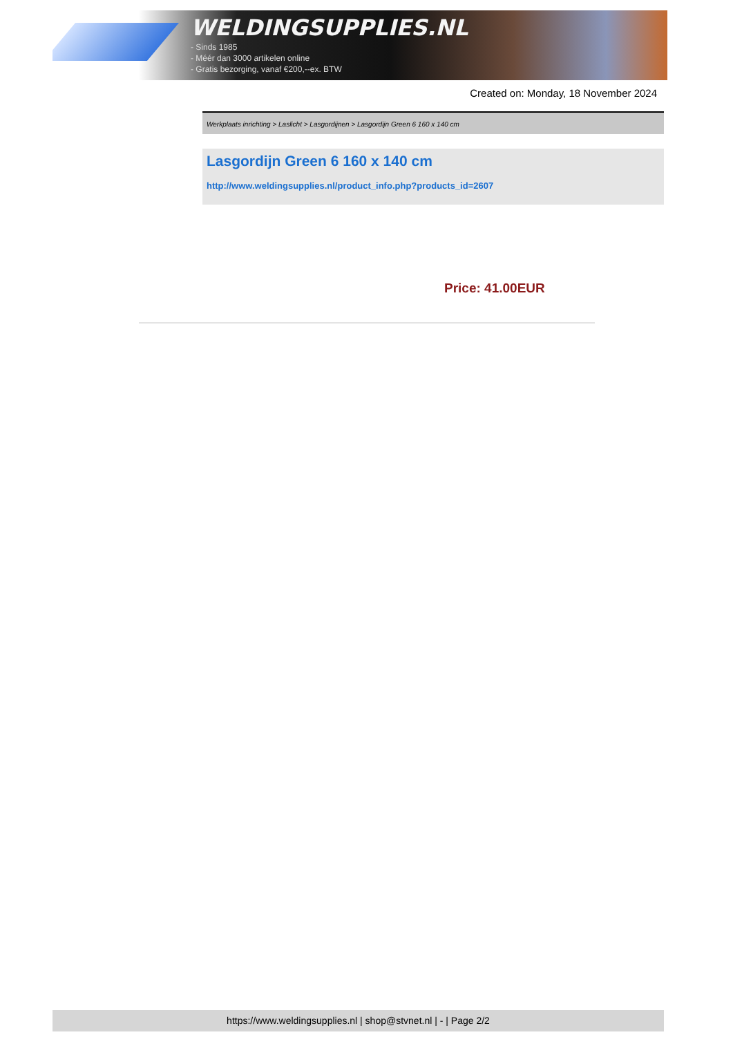WELDINGSUPPLIES.NL
- Sinds 1985
- Méér dan 3000 artikelen online
- Gratis bezorging, vanaf €200,--ex. BTW
Created on: Monday, 18 November 2024
Werkplaats inrichting > Laslicht > Lasgordijnen > Lasgordijn Green 6 160 x 140 cm
Lasgordijn Green 6 160 x 140 cm
http://www.weldingsupplies.nl/product_info.php?products_id=2607
Price: 41.00EUR
https://www.weldingsupplies.nl | shop@stvnet.nl | - | Page 2/2